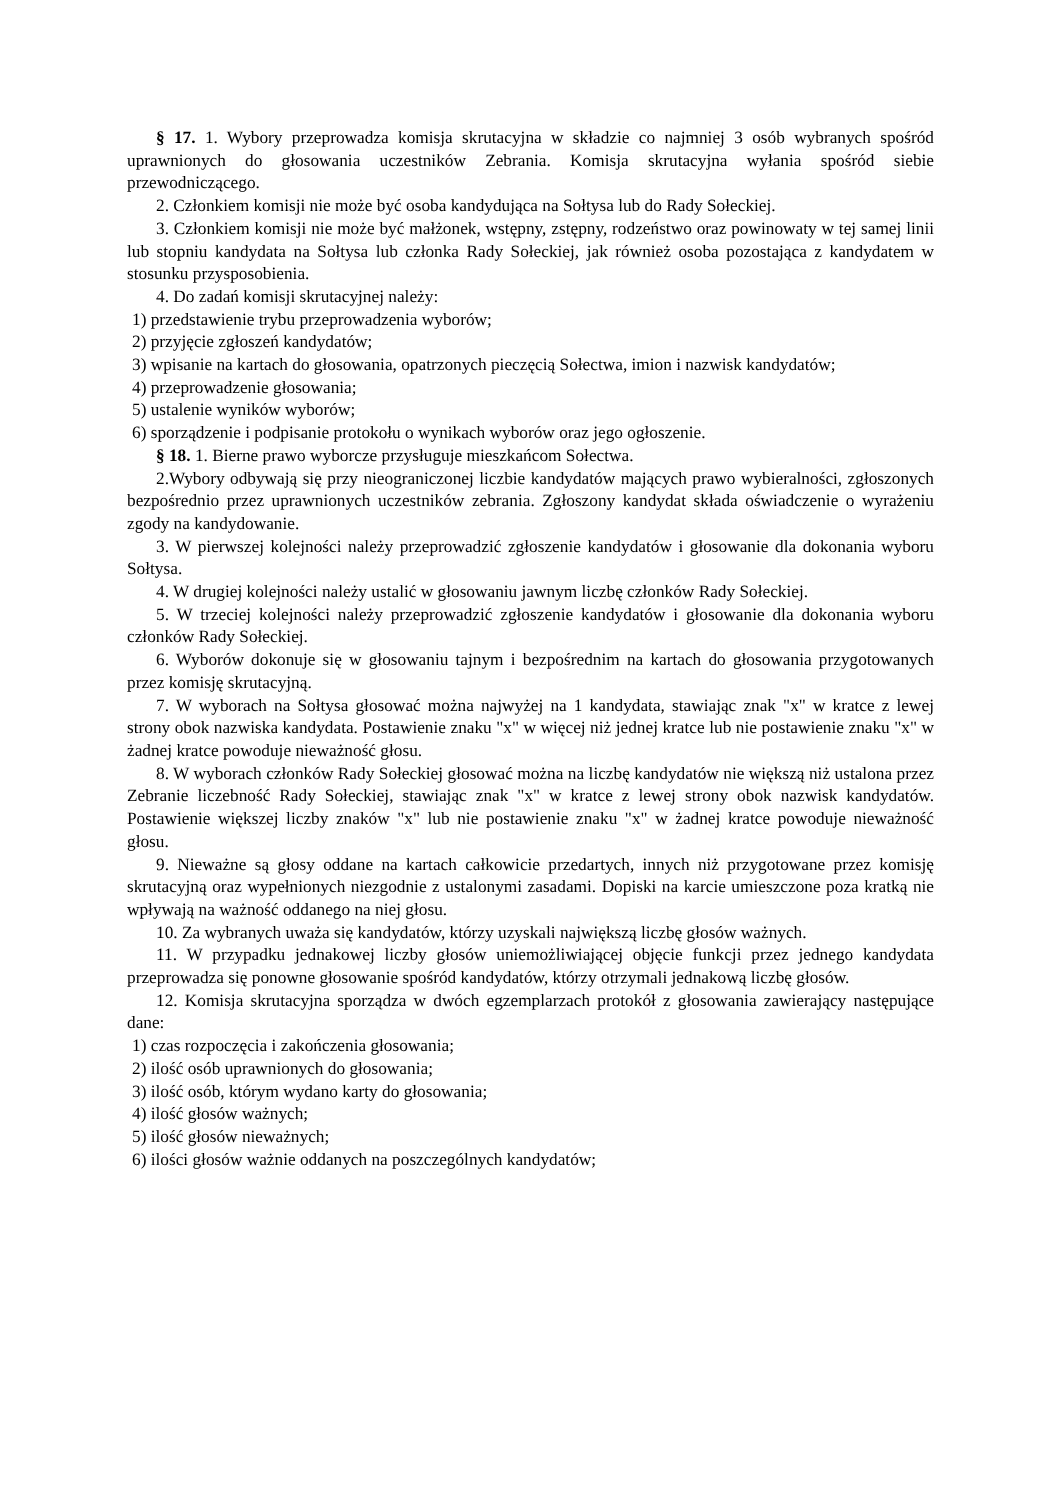§ 17. 1. Wybory przeprowadza komisja skrutacyjna w składzie co najmniej 3 osób wybranych spośród uprawnionych do głosowania uczestników Zebrania. Komisja skrutacyjna wyłania spośród siebie przewodniczącego.
2. Członkiem komisji nie może być osoba kandydująca na Sołtysa lub do Rady Sołeckiej.
3. Członkiem komisji nie może być małżonek, wstępny, zstępny, rodzeństwo oraz powinowaty w tej samej linii lub stopniu kandydata na Sołtysa lub członka Rady Sołeckiej, jak również osoba pozostająca z kandydatem w stosunku przysposobienia.
4. Do zadań komisji skrutacyjnej należy:
1) przedstawienie trybu przeprowadzenia wyborów;
2) przyjęcie zgłoszeń kandydatów;
3) wpisanie na kartach do głosowania, opatrzonych pieczęcią Sołectwa, imion i nazwisk kandydatów;
4) przeprowadzenie głosowania;
5) ustalenie wyników wyborów;
6) sporządzenie i podpisanie protokołu o wynikach wyborów oraz jego ogłoszenie.
§ 18. 1. Bierne prawo wyborcze przysługuje mieszkańcom Sołectwa.
2.Wybory odbywają się przy nieograniczonej liczbie kandydatów mających prawo wybieralności, zgłoszonych bezpośrednio przez uprawnionych uczestników zebrania. Zgłoszony kandydat składa oświadczenie o wyrażeniu zgody na kandydowanie.
3. W pierwszej kolejności należy przeprowadzić zgłoszenie kandydatów i głosowanie dla dokonania wyboru Sołtysa.
4. W drugiej kolejności należy ustalić w głosowaniu jawnym liczbę członków Rady Sołeckiej.
5. W trzeciej kolejności należy przeprowadzić zgłoszenie kandydatów i głosowanie dla dokonania wyboru członków Rady Sołeckiej.
6. Wyborów dokonuje się w głosowaniu tajnym i bezpośrednim na kartach do głosowania przygotowanych przez komisję skrutacyjną.
7. W wyborach na Sołtysa głosować można najwyżej na 1 kandydata, stawiając znak "x" w kratce z lewej strony obok nazwiska kandydata. Postawienie znaku "x" w więcej niż jednej kratce lub nie postawienie znaku "x" w żadnej kratce powoduje nieważność głosu.
8. W wyborach członków Rady Sołeckiej głosować można na liczbę kandydatów nie większą niż ustalona przez Zebranie liczebność Rady Sołeckiej, stawiając znak "x" w kratce z lewej strony obok nazwisk kandydatów. Postawienie większej liczby znaków "x" lub nie postawienie znaku "x" w żadnej kratce powoduje nieważność głosu.
9. Nieważne są głosy oddane na kartach całkowicie przedartych, innych niż przygotowane przez komisję skrutacyjną oraz wypełnionych niezgodnie z ustalonymi zasadami. Dopiski na karcie umieszczone poza kratką nie wpływają na ważność oddanego na niej głosu.
10. Za wybranych uważa się kandydatów, którzy uzyskali największą liczbę głosów ważnych.
11. W przypadku jednakowej liczby głosów uniemożliwiającej objęcie funkcji przez jednego kandydata przeprowadza się ponowne głosowanie spośród kandydatów, którzy otrzymali jednakową liczbę głosów.
12. Komisja skrutacyjna sporządza w dwóch egzemplarzach protokół z głosowania zawierający następujące dane:
1) czas rozpoczęcia i zakończenia głosowania;
2) ilość osób uprawnionych do głosowania;
3) ilość osób, którym wydano karty do głosowania;
4) ilość głosów ważnych;
5) ilość głosów nieważnych;
6) ilości głosów ważnie oddanych na poszczególnych kandydatów;